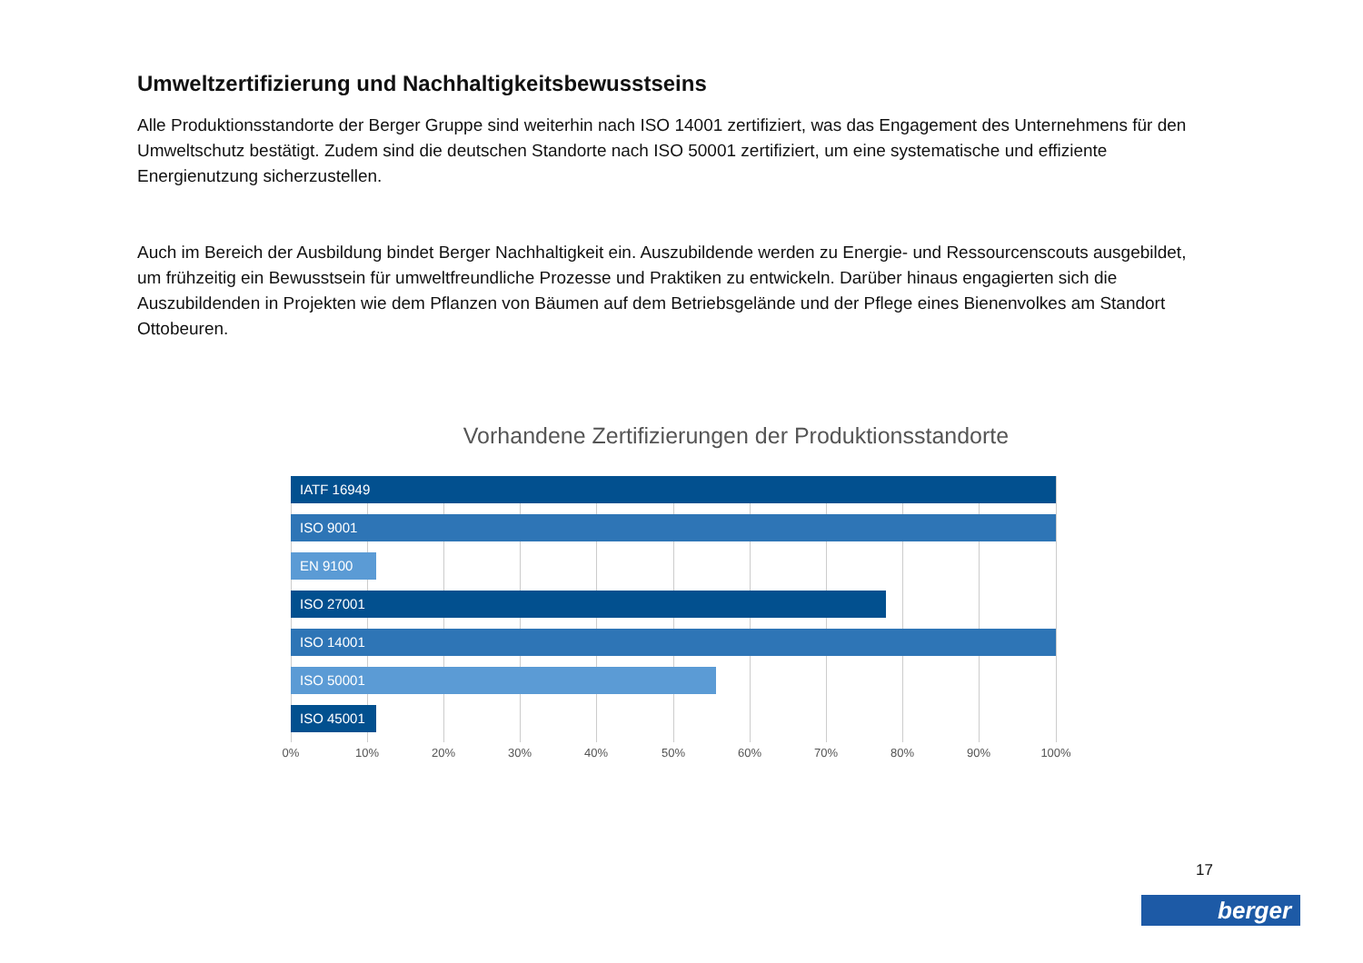Umweltzertifizierung und Nachhaltigkeitsbewusstseins
Alle Produktionsstandorte der Berger Gruppe sind weiterhin nach ISO 14001 zertifiziert, was das Engagement des Unternehmens für den Umweltschutz bestätigt. Zudem sind die deutschen Standorte nach ISO 50001 zertifiziert, um eine systematische und effiziente Energienutzung sicherzustellen.
Auch im Bereich der Ausbildung bindet Berger Nachhaltigkeit ein. Auszubildende werden zu Energie- und Ressourcenscouts ausgebildet, um frühzeitig ein Bewusstsein für umweltfreundliche Prozesse und Praktiken zu entwickeln. Darüber hinaus engagierten sich die Auszubildenden in Projekten wie dem Pflanzen von Bäumen auf dem Betriebsgelände und der Pflege eines Bienenvolkes am Standort Ottobeuren.
Vorhandene Zertifizierungen der Produktionsstandorte
IATF 16949
ISO 9001
EN 9100
ISO 27001
ISO 14001
ISO 50001
ISO 45001
0% 10% 20% 30% 40% 50% 60% 70% 80% 90% 100%
17
berger